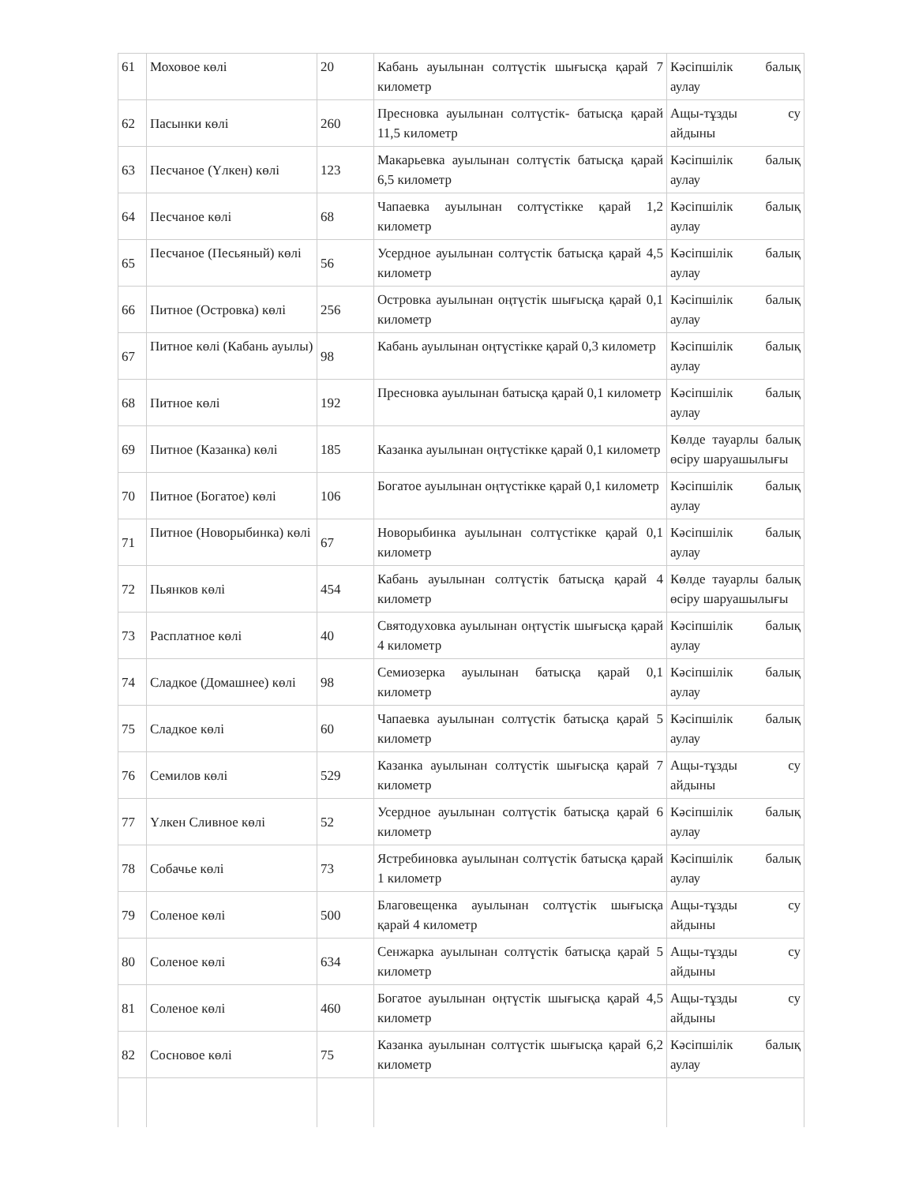| 61 | Моховое көлі | 20 | Кабань ауылынан солтүстік шығысқа қарай 7 километр | Кәсіпшілік балық аулау |
| 62 | Пасынки көлі | 260 | Пресновка ауылынан солтүстік- батысқа қарай 11,5 километр | Ащы-тұзды су айдыны |
| 63 | Песчаное (Үлкен) көлі | 123 | Макарьевка ауылынан солтүстік батысқа қарай 6,5 километр | Кәсіпшілік балық аулау |
| 64 | Песчаное көлі | 68 | Чапаевка ауылынан солтүстікке қарай 1,2 километр | Кәсіпшілік балық аулау |
| 65 | Песчаное (Песьяный) көлі | 56 | Усердное ауылынан солтүстік батысқа қарай 4,5 километр | Кәсіпшілік балық аулау |
| 66 | Питное (Островка) көлі | 256 | Островка ауылынан оңтүстік шығысқа қарай 0,1 километр | Кәсіпшілік балық аулау |
| 67 | Питное көлі (Кабань ауылы) | 98 | Кабань ауылынан оңтүстікке қарай 0,3 километр | Кәсіпшілік балық аулау |
| 68 | Питное көлі | 192 | Пресновка ауылынан батысқа қарай 0,1 километр | Кәсіпшілік балық аулау |
| 69 | Питное (Казанка) көлі | 185 | Казанка ауылынан оңтүстікке қарай 0,1 километр | Көлде тауарлы балық өсіру шаруашылығы |
| 70 | Питное (Богатое) көлі | 106 | Богатое ауылынан оңтүстікке қарай 0,1 километр | Кәсіпшілік балық аулау |
| 71 | Питное (Новорыбинка) көлі | 67 | Новорыбинка ауылынан солтүстікке қарай 0,1 километр | Кәсіпшілік балық аулау |
| 72 | Пьянков көлі | 454 | Кабань ауылынан солтүстік батысқа қарай 4 километр | Көлде тауарлы балық өсіру шаруашылығы |
| 73 | Расплатное көлі | 40 | Святодуховка ауылынан оңтүстік шығысқа қарай 4 километр | Кәсіпшілік балық аулау |
| 74 | Сладкое (Домашнее) көлі | 98 | Семиозерка ауылынан батысқа қарай 0,1 километр | Кәсіпшілік балық аулау |
| 75 | Сладкое көлі | 60 | Чапаевка ауылынан солтүстік батысқа қарай 5 километр | Кәсіпшілік балық аулау |
| 76 | Семилов көлі | 529 | Казанка ауылынан солтүстік шығысқа қарай 7 километр | Ащы-тұзды су айдыны |
| 77 | Үлкен Сливное көлі | 52 | Усердное ауылынан солтүстік батысқа қарай 6 километр | Кәсіпшілік балық аулау |
| 78 | Собачье көлі | 73 | Ястребиновка ауылынан солтүстік батысқа қарай 1 километр | Кәсіпшілік балық аулау |
| 79 | Соленое көлі | 500 | Благовещенка ауылынан солтүстік шығысқа қарай 4 километр | Ащы-тұзды су айдыны |
| 80 | Соленое көлі | 634 | Сенжарка ауылынан солтүстік батысқа қарай 5 километр | Ащы-тұзды су айдыны |
| 81 | Соленое көлі | 460 | Богатое ауылынан оңтүстік шығысқа қарай 4,5 километр | Ащы-тұзды су айдыны |
| 82 | Сосновое көлі | 75 | Казанка ауылынан солтүстік шығысқа қарай 6,2 километр | Кәсіпшілік балық аулау |